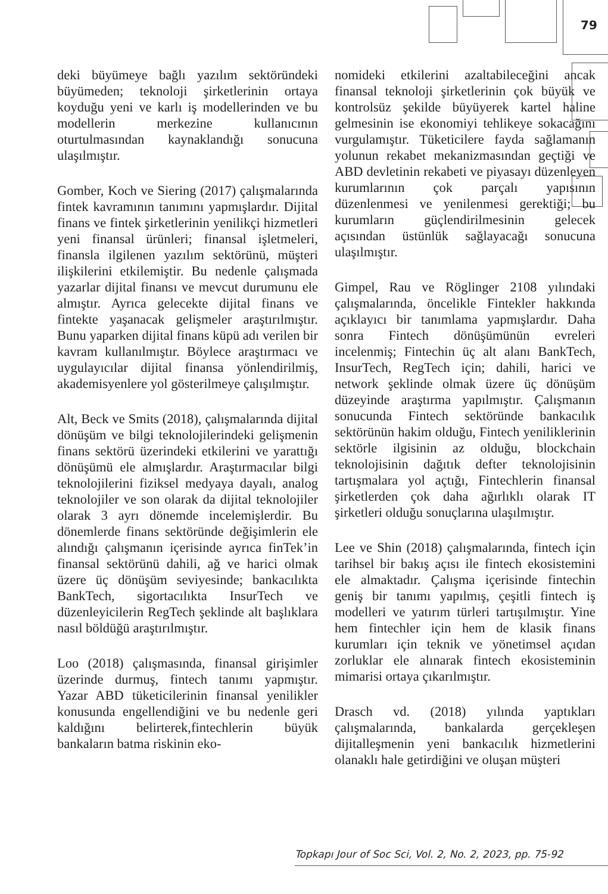79
deki büyümeye bağlı yazılım sektöründeki büyümeden; teknoloji şirketlerinin ortaya koyduğu yeni ve karlı iş modellerinden ve bu modellerin merkezine kullanıcının oturtulmasından kaynaklandığı sonucuna ulaşılmıştır.
Gomber, Koch ve Siering (2017) çalışmalarında fintek kavramının tanımını yapmışlardır. Dijital finans ve fintek şirketlerinin yenilikçi hizmetleri yeni finansal ürünleri; finansal işletmeleri, finansla ilgilenen yazılım sektörünü, müşteri ilişkilerini etkilemiştir. Bu nedenle çalışmada yazarlar dijital finansı ve mevcut durumunu ele almıştır. Ayrıca gelecekte dijital finans ve fintekte yaşanacak gelişmeler araştırılmıştır. Bunu yaparken dijital finans küpü adı verilen bir kavram kullanılmıştır. Böylece araştırmacı ve uygulayıcılar dijital finansa yönlendirilmiş, akademisyenlere yol gösterilmeye çalışılmıştır.
Alt, Beck ve Smits (2018), çalışmalarında dijital dönüşüm ve bilgi teknolojilerindeki gelişmenin finans sektörü üzerindeki etkilerini ve yarattığı dönüşümü ele almışlardır. Araştırmacılar bilgi teknolojilerini fiziksel medyaya dayalı, analog teknolojiler ve son olarak da dijital teknolojiler olarak 3 ayrı dönemde incelemişlerdir. Bu dönemlerde finans sektöründe değişimlerin ele alındığı çalışmanın içerisinde ayrıca finTek’in finansal sektörünü dahili, ağ ve harici olmak üzere üç dönüşüm seviyesinde; bankacılıkta BankTech, sigortacılıkta InsurTech ve düzenleyicilerin RegTech şeklinde alt başlıklara nasıl böldüğü araştırılmıştır.
Loo (2018) çalışmasında, finansal girişimler üzerinde durmuş, fintech tanımı yapmıştır. Yazar ABD tüketicilerinin finansal yenilikler konusunda engellendiğini ve bu nedenle geri kaldığını belirterek,fintechlerin büyük bankaların batma riskinin eko-
nomideki etkilerini azaltabileceğini ancak finansal teknoloji şirketlerinin çok büyük ve kontrolsüz şekilde büyüyerek kartel haline gelmesinin ise ekonomiyi tehlikeye sokacağını vurgulamıştır. Tüketicilere fayda sağlamanın yolunun rekabet mekanizmasından geçtiği ve ABD devletinin rekabeti ve piyasayı düzenleyen kurumlarının çok parçalı yapısının düzenlenmesi ve yenilenmesi gerektiği; bu kurumların güçlendirilmesinin gelecek açısından üstünlük sağlayacağı sonucuna ulaşılmıştır.
Gimpel, Rau ve Röglinger 2108 yılındaki çalışmalarında, öncelikle Fintekler hakkında açıklayıcı bir tanımlama yapmışlardır. Daha sonra Fintech dönüşümünün evreleri incelenmiş; Fintechin üç alt alanı BankTech, InsurTech, RegTech için; dahili, harici ve network şeklinde olmak üzere üç dönüşüm düzeyinde araştırma yapılmıştır. Çalışmanın sonucunda Fintech sektöründe bankacılık sektörünün hakim olduğu, Fintech yeniliklerinin sektörle ilgisinin az olduğu, blockchain teknolojisinin dağıtık defter teknolojisinin tartışmalara yol açtığı, Fintechlerin finansal şirketlerden çok daha ağırlıklı olarak IT şirketleri olduğu sonuçlarına ulaşılmıştır.
Lee ve Shin (2018) çalışmalarında, fintech için tarihsel bir bakış açısı ile fintech ekosistemini ele almaktadır. Çalışma içerisinde fintechin geniş bir tanımı yapılmış, çeşitli fintech iş modelleri ve yatırım türleri tartışılmıştır. Yine hem fintechler için hem de klasik finans kurumları için teknik ve yönetimsel açıdan zorluklar ele alınarak fintech ekosisteminin mimarisi ortaya çıkarılmıştır.
Drasch vd. (2018) yılında yaptıkları çalışmalarında, bankalarda gerçekleşen dijitalleşmenin yeni bankacılık hizmetlerini olanaklı hale getirdiğini ve oluşan müşteri
Topkapı Jour of Soc Sci, Vol. 2, No. 2, 2023, pp. 75-92